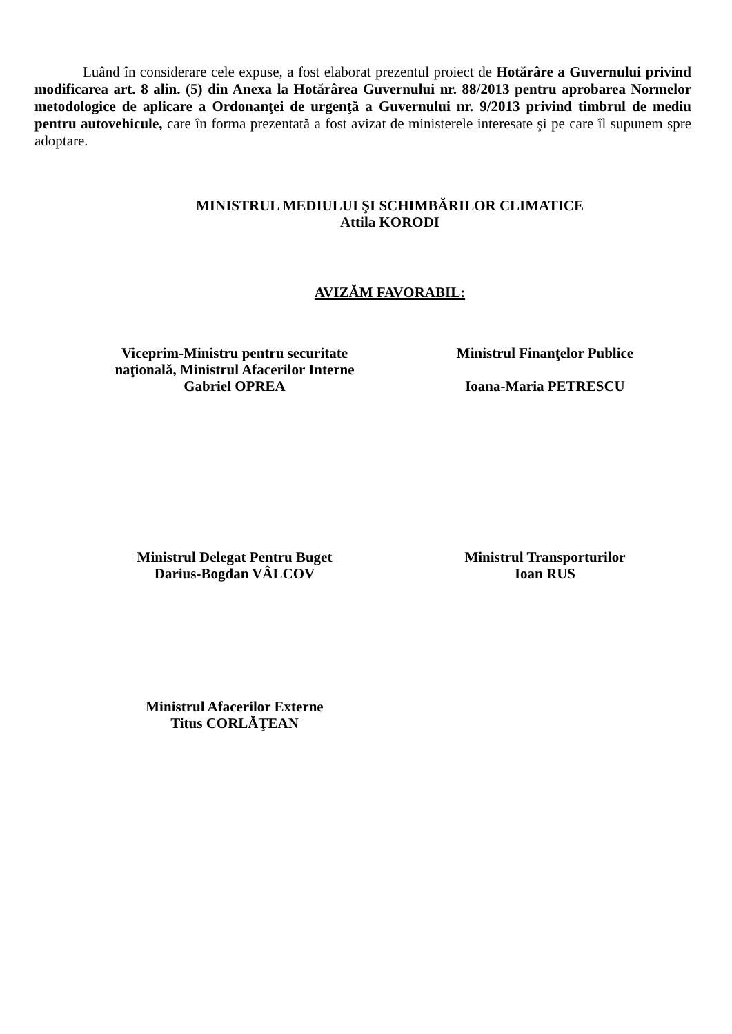Luând în considerare cele expuse, a fost elaborat prezentul proiect de Hotărâre a Guvernului privind modificarea art. 8 alin. (5) din Anexa la Hotărârea Guvernului nr. 88/2013 pentru aprobarea Normelor metodologice de aplicare a Ordonanţei de urgenţă a Guvernului nr. 9/2013 privind timbrul de mediu pentru autovehicule, care în forma prezentată a fost avizat de ministerele interesate şi pe care îl supunem spre adoptare.
MINISTRUL MEDIULUI ŞI SCHIMBĂRILOR CLIMATICE
Attila KORODI
AVIZĂM FAVORABIL:
Viceprim-Ministru pentru securitate
naţională, Ministrul Afacerilor Interne
Gabriel OPREA
Ministrul Finanţelor Publice
Ioana-Maria PETRESCU
Ministrul Delegat Pentru Buget
Darius-Bogdan VÂLCOV
Ministrul Transporturilor
Ioan RUS
Ministrul Afacerilor Externe
Titus CORLĂŢEAN